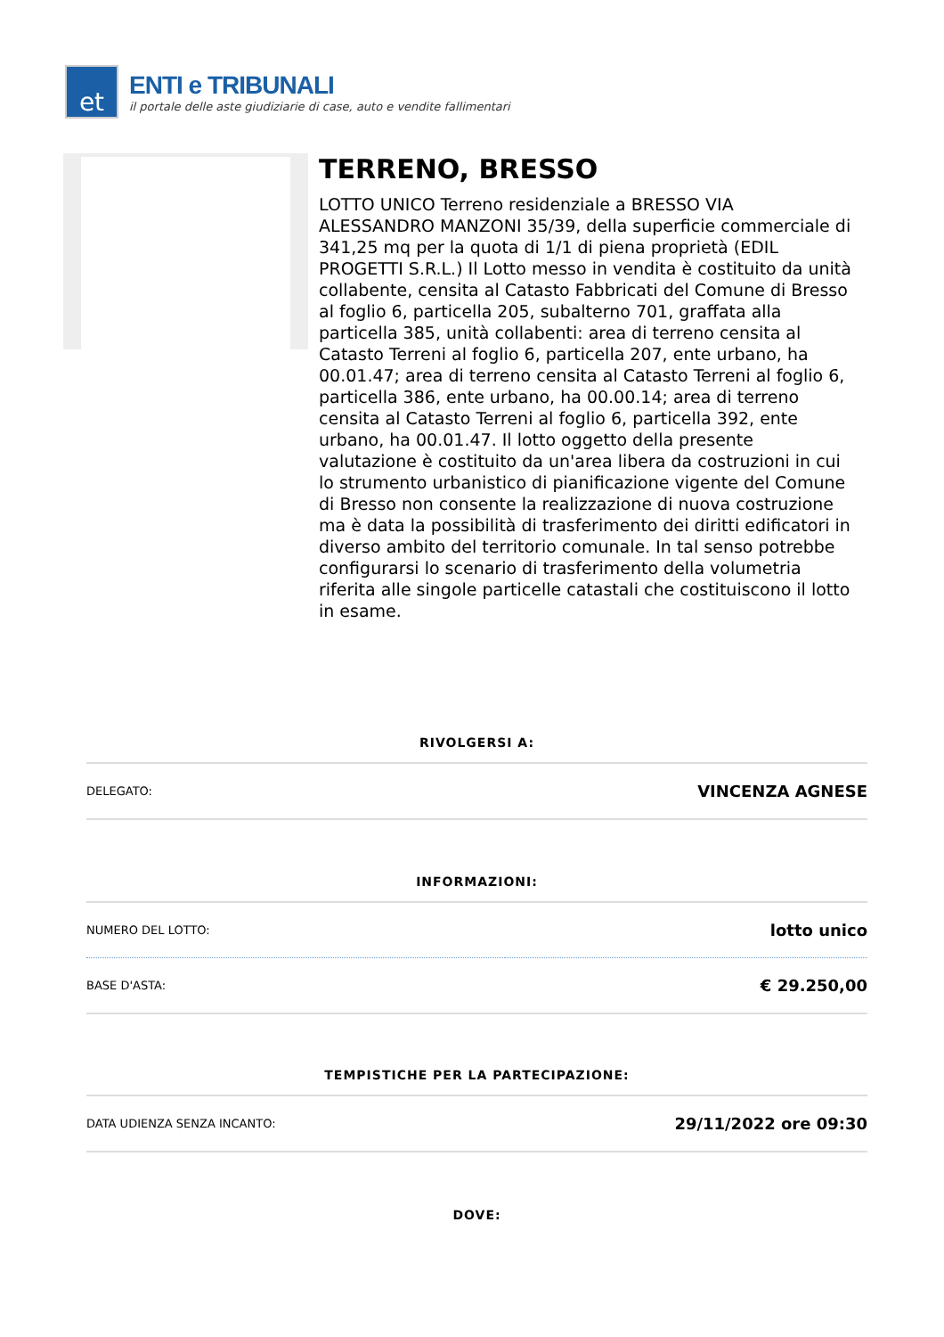et
ENTI e TRIBUNALI
il portale delle aste giudiziarie di case, auto e vendite fallimentari
TERRENO, BRESSO
LOTTO UNICO Terreno residenziale a BRESSO VIA ALESSANDRO MANZONI 35/39, della superficie commerciale di 341,25 mq per la quota di 1/1 di piena proprietà (EDIL PROGETTI S.R.L.) Il Lotto messo in vendita è costituito da unità collabente, censita al Catasto Fabbricati del Comune di Bresso al foglio 6, particella 205, subalterno 701, graffata alla particella 385, unità collabenti: area di terreno censita al Catasto Terreni al foglio 6, particella 207, ente urbano, ha 00.01.47; area di terreno censita al Catasto Terreni al foglio 6, particella 386, ente urbano, ha 00.00.14; area di terreno censita al Catasto Terreni al foglio 6, particella 392, ente urbano, ha 00.01.47. Il lotto oggetto della presente valutazione è costituito da un'area libera da costruzioni in cui lo strumento urbanistico di pianificazione vigente del Comune di Bresso non consente la realizzazione di nuova costruzione ma è data la possibilità di trasferimento dei diritti edificatori in diverso ambito del territorio comunale. In tal senso potrebbe configurarsi lo scenario di trasferimento della volumetria riferita alle singole particelle catastali che costituiscono il lotto in esame.
RIVOLGERSI A:
| DELEGATO: | VINCENZA AGNESE |
INFORMAZIONI:
| NUMERO DEL LOTTO: | lotto unico |
| BASE D'ASTA: | € 29.250,00 |
TEMPISTICHE PER LA PARTECIPAZIONE:
| DATA UDIENZA SENZA INCANTO: | 29/11/2022 ore 09:30 |
DOVE: